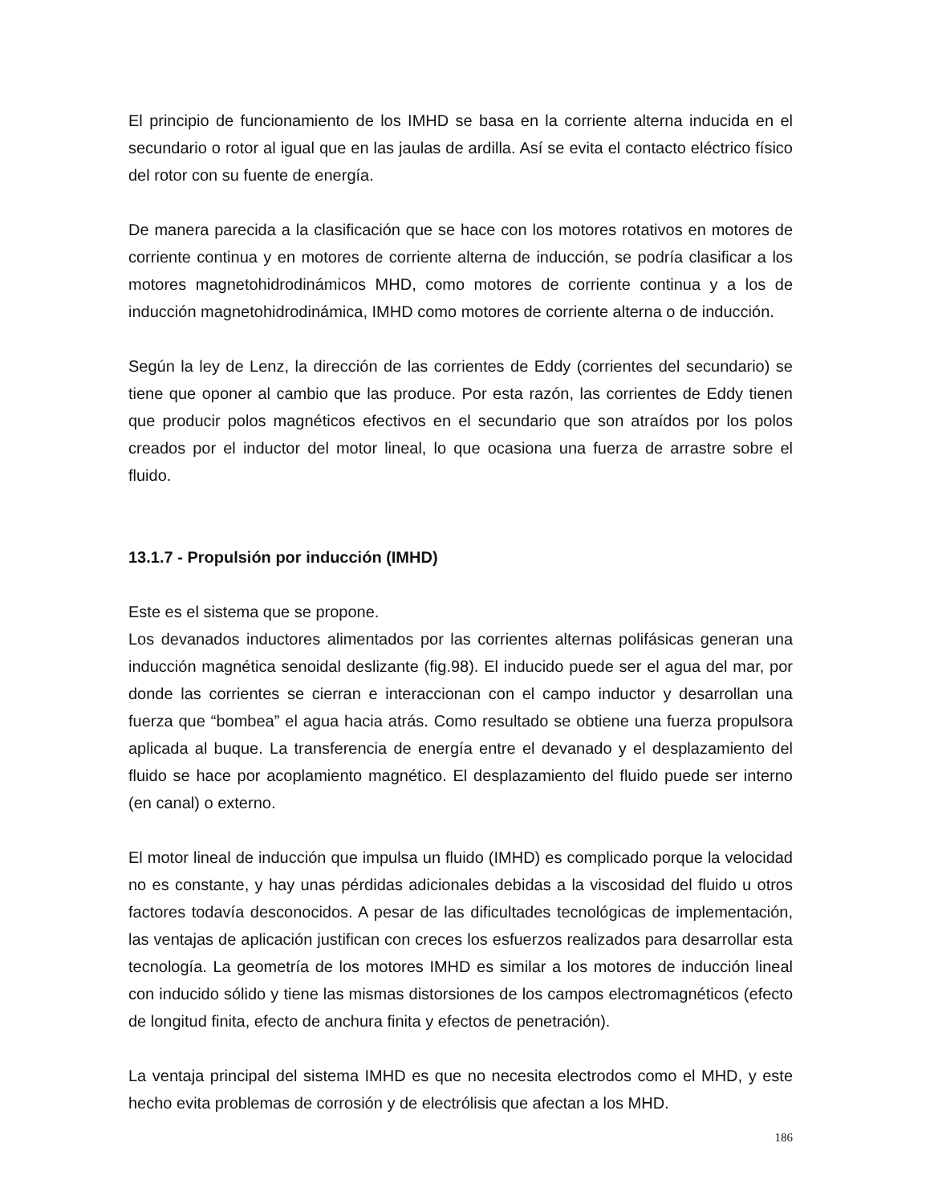El principio de funcionamiento de los IMHD se basa en la corriente alterna inducida en el secundario o rotor al igual que en las jaulas de ardilla. Así se evita el contacto eléctrico físico del rotor con su fuente de energía.
De manera parecida a la clasificación que se hace con los motores rotativos en motores de corriente continua y en motores de corriente alterna de inducción, se podría clasificar a los motores magnetohidrodinámicos MHD, como motores de corriente continua y a los de inducción magnetohidrodinámica, IMHD como motores de corriente alterna o de inducción.
Según la ley de Lenz, la dirección de las corrientes de Eddy (corrientes del secundario) se tiene que oponer al cambio que las produce. Por esta razón, las corrientes de Eddy tienen que producir polos magnéticos efectivos en el secundario que son atraídos por los polos creados por el inductor del motor lineal, lo que ocasiona una fuerza de arrastre sobre el fluido.
13.1.7 - Propulsión por inducción (IMHD)
Este es el sistema que se propone.
Los devanados inductores alimentados por las corrientes alternas polifásicas generan una inducción magnética senoidal deslizante (fig.98). El inducido puede ser el agua del mar, por donde las corrientes se cierran e interaccionan con el campo inductor y desarrollan una fuerza que “bombea” el agua hacia atrás. Como resultado se obtiene una fuerza propulsora aplicada al buque. La transferencia de energía entre el devanado y el desplazamiento del fluido se hace por acoplamiento magnético. El desplazamiento del fluido puede ser interno (en canal) o externo.
El motor lineal de inducción que impulsa un fluido (IMHD) es complicado porque la velocidad no es constante, y hay unas pérdidas adicionales debidas a la viscosidad del fluido u otros factores todavía desconocidos. A pesar de las dificultades tecnológicas de implementación, las ventajas de aplicación justifican con creces los esfuerzos realizados para desarrollar esta tecnología. La geometría de los motores IMHD es similar a los motores de inducción lineal con inducido sólido y tiene las mismas distorsiones de los campos electromagnéticos (efecto de longitud finita, efecto de anchura finita y efectos de penetración).
La ventaja principal del sistema IMHD es que no necesita electrodos como el MHD, y este hecho evita problemas de corrosión y de electrólisis que afectan a los MHD.
186